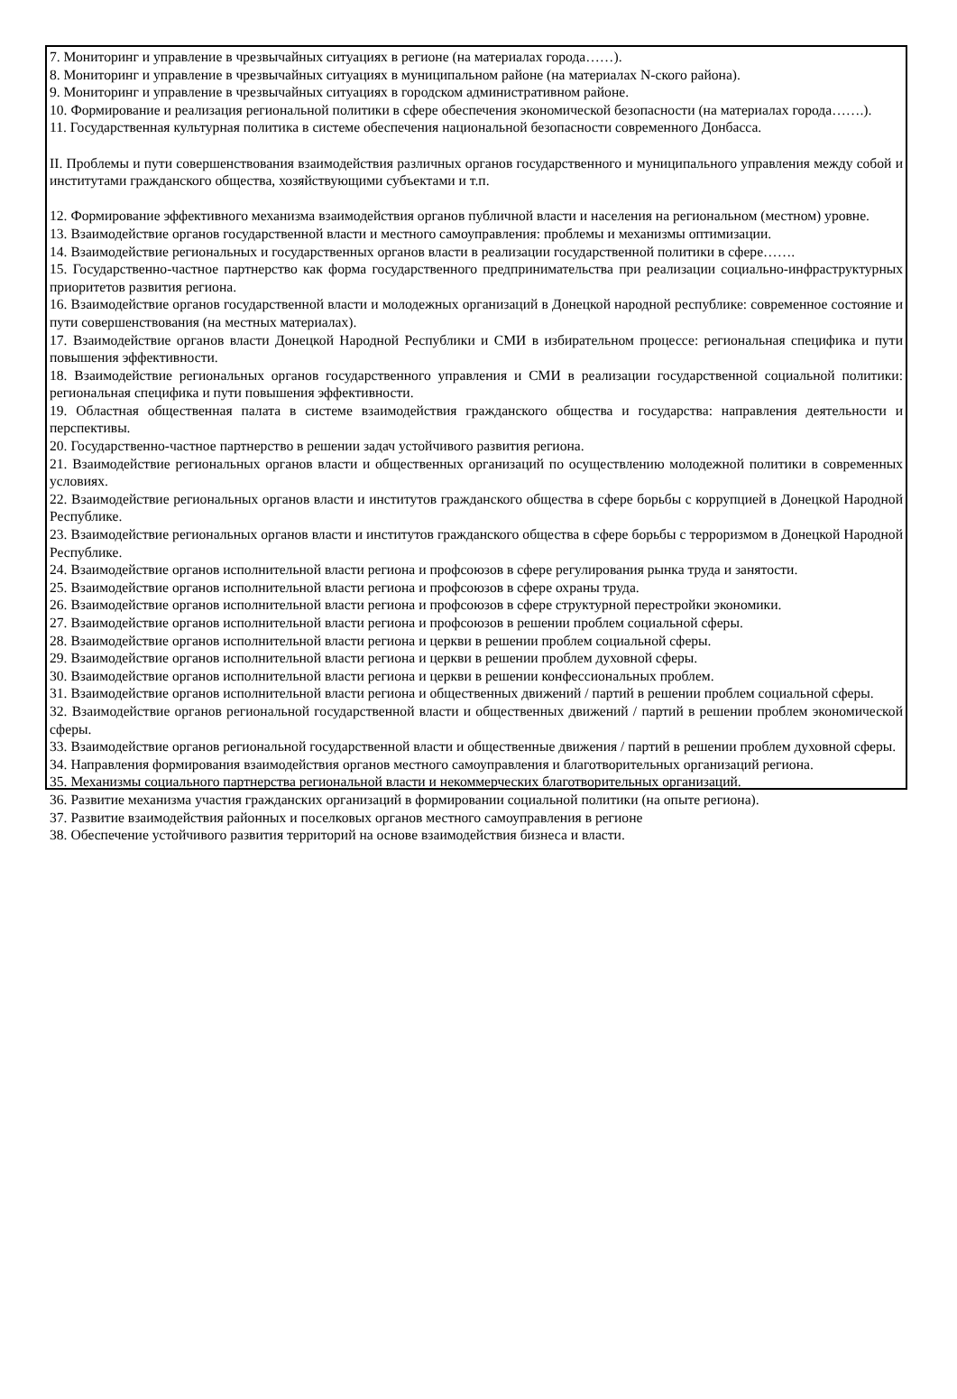7. Мониторинг и управление в чрезвычайных ситуациях в регионе (на материалах города……).
8. Мониторинг и управление в чрезвычайных ситуациях в муниципальном районе (на материалах N-ского района).
9. Мониторинг и управление в чрезвычайных ситуациях в городском административном районе.
10. Формирование и реализация региональной политики в сфере обеспечения экономической безопасности (на материалах города…….).
11. Государственная культурная политика в системе обеспечения национальной безопасности современного Донбасса.
II. Проблемы и пути совершенствования взаимодействия различных органов государственного и муниципального управления между собой и институтами гражданского общества, хозяйствующими субъектами и т.п.
12. Формирование эффективного механизма взаимодействия органов публичной власти и населения на региональном (местном) уровне.
13. Взаимодействие органов государственной власти и местного самоуправления: проблемы и механизмы оптимизации.
14. Взаимодействие региональных и государственных органов власти в реализации государственной политики в сфере…….
15. Государственно-частное партнерство как форма государственного предпринимательства при реализации социально-инфраструктурных приоритетов развития региона.
16. Взаимодействие органов государственной власти и молодежных организаций в Донецкой народной республике: современное состояние и пути совершенствования (на местных материалах).
17. Взаимодействие органов власти Донецкой Народной Республики и СМИ в избирательном процессе: региональная специфика и пути повышения эффективности.
18. Взаимодействие региональных органов государственного управления и СМИ в реализации государственной социальной политики: региональная специфика и пути повышения эффективности.
19. Областная общественная палата в системе взаимодействия гражданского общества и государства: направления деятельности и перспективы.
20. Государственно-частное партнерство в решении задач устойчивого развития региона.
21. Взаимодействие региональных органов власти и общественных организаций по осуществлению молодежной политики в современных условиях.
22. Взаимодействие региональных органов власти и институтов гражданского общества в сфере борьбы с коррупцией в Донецкой Народной Республике.
23. Взаимодействие региональных органов власти и институтов гражданского общества в сфере борьбы с терроризмом в Донецкой Народной Республике.
24. Взаимодействие органов исполнительной власти региона и профсоюзов в сфере регулирования рынка труда и занятости.
25. Взаимодействие органов исполнительной власти региона и профсоюзов в сфере охраны труда.
26. Взаимодействие органов исполнительной власти региона и профсоюзов в сфере структурной перестройки экономики.
27. Взаимодействие органов исполнительной власти региона и профсоюзов в решении проблем социальной сферы.
28. Взаимодействие органов исполнительной власти региона и церкви в решении проблем социальной сферы.
29. Взаимодействие органов исполнительной власти региона и церкви в решении проблем духовной сферы.
30. Взаимодействие органов исполнительной власти региона и церкви в решении конфессиональных проблем.
31. Взаимодействие органов исполнительной власти региона и общественных движений / партий в решении проблем социальной сферы.
32. Взаимодействие органов региональной государственной власти и общественных движений / партий в решении проблем экономической сферы.
33. Взаимодействие органов региональной государственной власти и общественные движения / партий в решении проблем духовной сферы.
34. Направления формирования взаимодействия органов местного самоуправления и благотворительных организаций региона.
35. Механизмы социального партнерства региональной власти и некоммерческих благотворительных организаций.
36. Развитие механизма участия гражданских организаций в формировании социальной политики (на опыте региона).
37. Развитие взаимодействия районных и поселковых органов местного самоуправления в регионе
38. Обеспечение устойчивого развития территорий на основе взаимодействия бизнеса и власти.